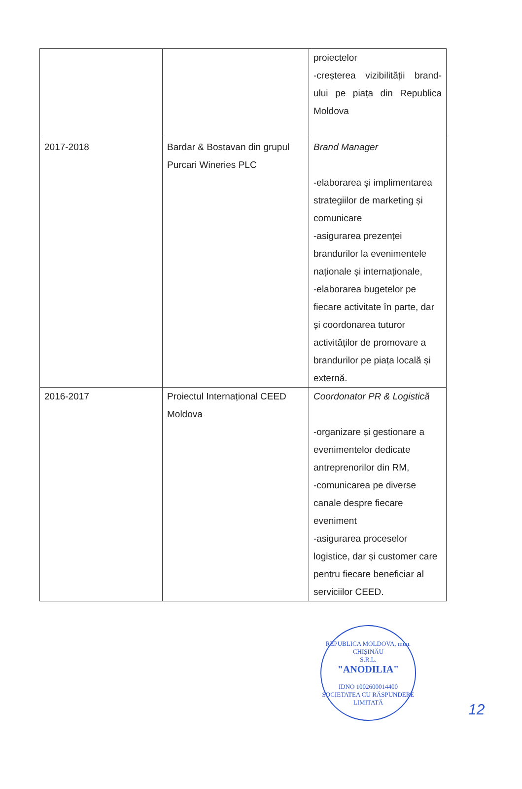| | | proiectelor -creșterea vizibilității brand-ului pe piața din Republica Moldova |
| 2017-2018 | Bardar & Bostavan din grupul Purcari Wineries PLC | Brand Manager -elaborarea și implimentarea strategiilor de marketing și comunicare -asigurarea prezenței brandurilor la evenimentele naționale și internaționale, -elaborarea bugetelor pe fiecare activitate în parte, dar și coordonarea tuturor activităților de promovare a brandurilor pe piața locală și externă. |
| 2016-2017 | Proiectul Internațional CEED Moldova | Coordonator PR & Logistică -organizare și gestionare a evenimentelor dedicate antreprenorilor din RM, -comunicarea pe diverse canale despre fiecare eveniment -asigurarea proceselor logistice, dar și customer care pentru fiecare beneficiar al serviciilor CEED. |
REPUBLICA MOLDOVA, mun. CHIȘINĂU
S.R.L.
"ANODILIA"
IDNO 1002600014400
SOCIETATEA CU RĂSPUNDERE LIMITATĂ
12